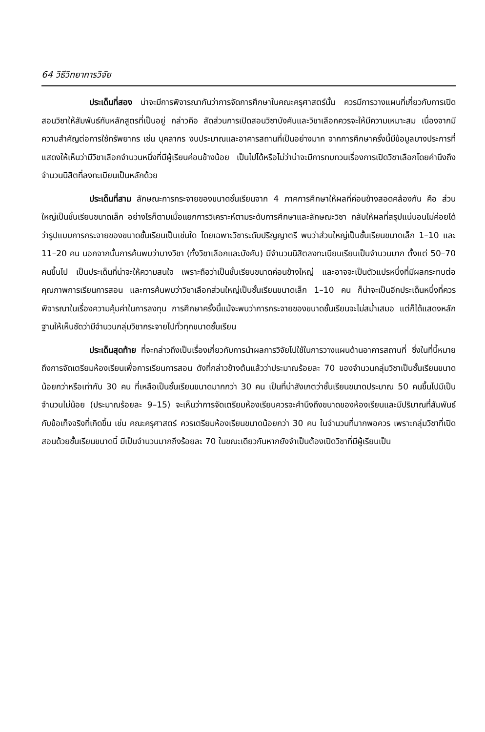64 วิธีวิทยาการวิจัย
ประเด็นที่สอง น่าจะมีการพิจารณากันว่าการจัดการศึกษาในคณะครุศาสตร์นั้น ควรมีการวางแผนที่เกี่ยวกับการเปิดสอนวิชาให้สัมพันธ์กับหลักสูตรที่เป็นอยู่ กล่าวคือ สัดส่วนการเปิดสอนวิชาบังคับและวิชาเลือกควรจะให้มีความเหมาะสม เนื่องจากมีความสำคัญต่อการใช้ทรัพยากร เช่น บุคลากร งบประมาณและอาคารสถานที่เป็นอย่างมาก จากการศึกษาครั้งนี้มีข้อมูลบางประการที่แสดงให้เห็นว่ามีวิชาเลือกจำนวนหนึ่งที่มีผู้เรียนค่อนข้างน้อย เป็นไปได้หรือไม่ว่าน่าจะมีการทบทวนเรื่องการเปิดวิชาเลือกโดยคำนึงถึงจำนวนนิสิตที่ลงทะเบียนเป็นหลักด้วย
ประเด็นที่สาม ลักษณะการกระจายของขนาดชั้นเรียนจาก 4 ภาคการศึกษาให้ผลที่ค่อนข้างสอดคล้องกัน คือ ส่วนใหญ่เป็นชั้นเรียนขนาดเล็ก อย่างไรก็ตามเมื่อแยกการวิเคราะห์ตามระดับการศึกษาและลักษณะวิชา กลับให้ผลที่สรุปแน่นอนไม่ค่อยได้ว่ารูปแบบการกระจายของขนาดชั้นเรียนเป็นเช่นใด โดยเฉพาะวิชาระดับปริญญาตรี พบว่าส่วนใหญ่เป็นชั้นเรียนขนาดเล็ก 1–10 และ 11–20 คน นอกจากนั้นการค้นพบว่าบางวิชา (ทั้งวิชาเลือกและบังคับ) มีจำนวนนิสิตลงทะเบียนเรียนเป็นจำนวนมาก ตั้งแต่ 50–70 คนขึ้นไป เป็นประเด็นที่น่าจะให้ความสนใจ เพราะถือว่าเป็นชั้นเรียนขนาดค่อนข้างใหญ่ และอาจจะเป็นตัวแปรหนึ่งที่มีผลกระทบต่อคุณภาพการเรียนการสอน และการค้นพบว่าวิชาเลือกส่วนใหญ่เป็นชั้นเรียนขนาดเล็ก 1–10 คน ก็น่าจะเป็นอีกประเด็นหนึ่งที่ควรพิจารณาในเรื่องความคุ้มค่าในการลงทุน การศึกษาครั้งนี้แม้จะพบว่าการกระจายของขนาดชั้นเรียนจะไม่สม่ำเสมอ แต่ก็ได้แสดงหลักฐานให้เห็นชัดว่ามีจำนวนกลุ่มวิชากระจายไปทั่วทุกขนาดชั้นเรียน
ประเด็นสุดท้าย ที่จะกล่าวถึงเป็นเรื่องเกี่ยวกับการนำผลการวิจัยไปใช้ในการวางแผนด้านอาคารสถานที่ ซึ่งในที่นี้หมายถึงการจัดเตรียมห้องเรียนเพื่อการเรียนการสอน ดังที่กล่าวข้างต้นแล้วว่าประมาณร้อยละ 70 ของจำนวนกลุ่มวิชาเป็นชั้นเรียนขนาดน้อยกว่าหรือเท่ากับ 30 คน ที่เหลือเป็นชั้นเรียนขนาดมากกว่า 30 คน เป็นที่น่าสังเกตว่าชั้นเรียนขนาดประมาณ 50 คนขึ้นไปมีเป็นจำนวนไม่น้อย (ประมาณร้อยละ 9–15) จะเห็นว่าการจัดเตรียมห้องเรียนควรจะคำนึงถึงขนาดของห้องเรียนและมีปริมาณที่สัมพันธ์กับข้อเท็จจริงที่เกิดขึ้น เช่น คณะครุศาสตร์ ควรเตรียมห้องเรียนขนาดน้อยกว่า 30 คน ในจำนวนที่มากพอควร เพราะกลุ่มวิชาที่เปิดสอนด้วยชั้นเรียนขนาดนี้ มีเป็นจำนวนมากถึงร้อยละ 70 ในขณะเดียวกันหากยังจำเป็นต้องเปิดวิชาที่มีผู้เรียนเป็น